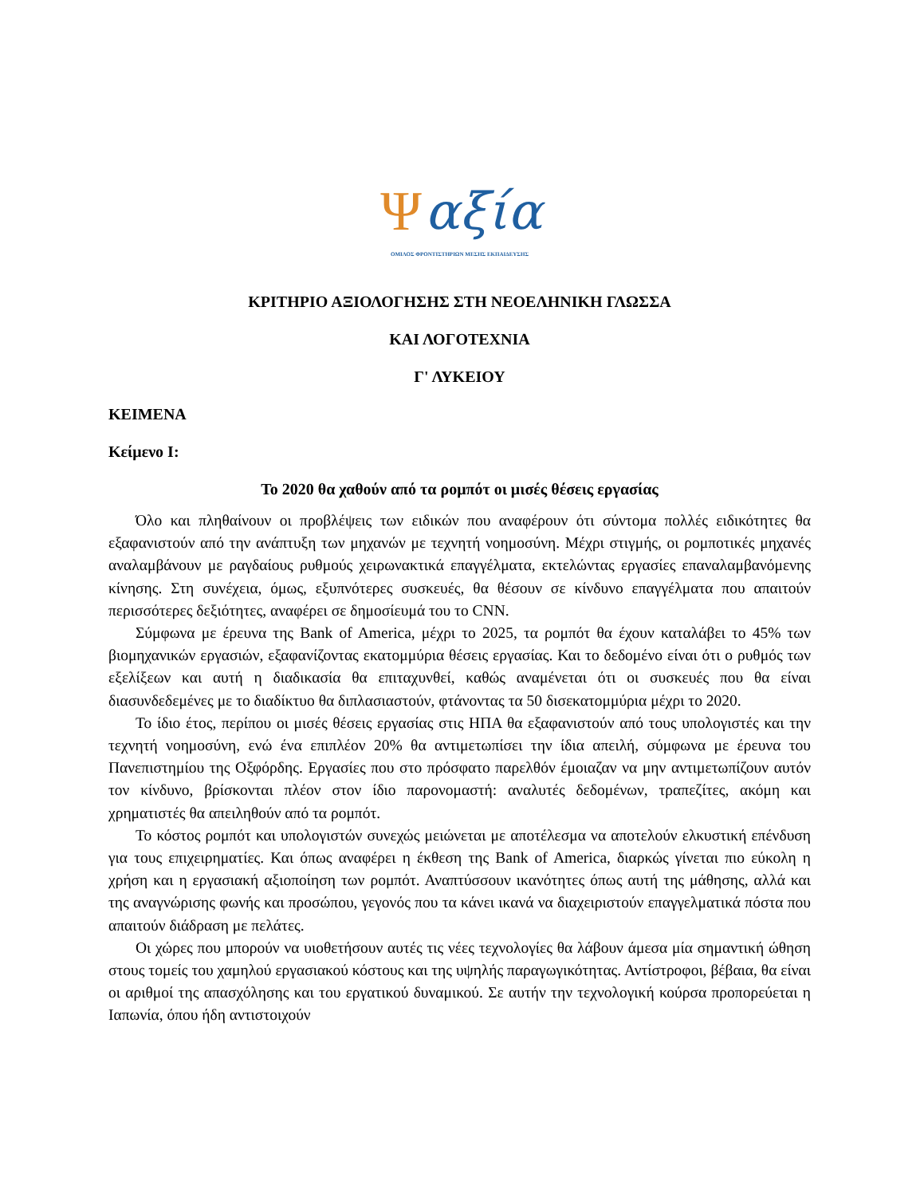Ψαξία
ΟΜΙΛΟΣ ΦΡΟΝΤΙΣΤΗΡΙΩΝ ΜΕΣΗΣ ΕΚΠΑΙΔΕΥΣΗΣ
ΚΡΙΤΗΡΙΟ ΑΞΙΟΛΟΓΗΣΗΣ ΣΤΗ ΝΕΟΕΛΗΝΙΚΗ ΓΛΩΣΣΑ
ΚΑΙ ΛΟΓΟΤΕΧΝΙΑ
Γ' ΛΥΚΕΙΟΥ
ΚΕΙΜΕΝΑ
Κείμενο Ι:
Το 2020 θα χαθούν από τα ρομπότ οι μισές θέσεις εργασίας
Όλο και πληθαίνουν οι προβλέψεις των ειδικών που αναφέρουν ότι σύντομα πολλές ειδικότητες θα εξαφανιστούν από την ανάπτυξη των μηχανών με τεχνητή νοημοσύνη. Μέχρι στιγμής, οι ρομποτικές μηχανές αναλαμβάνουν με ραγδαίους ρυθμούς χειρωνακτικά επαγγέλματα, εκτελώντας εργασίες επαναλαμβανόμενης κίνησης. Στη συνέχεια, όμως, εξυπνότερες συσκευές, θα θέσουν σε κίνδυνο επαγγέλματα που απαιτούν περισσότερες δεξιότητες, αναφέρει σε δημοσίευμά του το CNN.
Σύμφωνα με έρευνα της Bank of America, μέχρι το 2025, τα ρομπότ θα έχουν καταλάβει το 45% των βιομηχανικών εργασιών, εξαφανίζοντας εκατομμύρια θέσεις εργασίας. Και το δεδομένο είναι ότι ο ρυθμός των εξελίξεων και αυτή η διαδικασία θα επιταχυνθεί, καθώς αναμένεται ότι οι συσκευές που θα είναι διασυνδεδεμένες με το διαδίκτυο θα διπλασιαστούν, φτάνοντας τα 50 δισεκατομμύρια μέχρι το 2020.
Το ίδιο έτος, περίπου οι μισές θέσεις εργασίας στις ΗΠΑ θα εξαφανιστούν από τους υπολογιστές και την τεχνητή νοημοσύνη, ενώ ένα επιπλέον 20% θα αντιμετωπίσει την ίδια απειλή, σύμφωνα με έρευνα του Πανεπιστημίου της Οξφόρδης. Εργασίες που στο πρόσφατο παρελθόν έμοιαζαν να μην αντιμετωπίζουν αυτόν τον κίνδυνο, βρίσκονται πλέον στον ίδιο παρονομαστή: αναλυτές δεδομένων, τραπεζίτες, ακόμη και χρηματιστές θα απειληθούν από τα ρομπότ.
Το κόστος ρομπότ και υπολογιστών συνεχώς μειώνεται με αποτέλεσμα να αποτελούν ελκυστική επένδυση για τους επιχειρηματίες. Και όπως αναφέρει η έκθεση της Bank of America, διαρκώς γίνεται πιο εύκολη η χρήση και η εργασιακή αξιοποίηση των ρομπότ. Αναπτύσσουν ικανότητες όπως αυτή της μάθησης, αλλά και της αναγνώρισης φωνής και προσώπου, γεγονός που τα κάνει ικανά να διαχειριστούν επαγγελματικά πόστα που απαιτούν διάδραση με πελάτες.
Οι χώρες που μπορούν να υιοθετήσουν αυτές τις νέες τεχνολογίες θα λάβουν άμεσα μία σημαντική ώθηση στους τομείς του χαμηλού εργασιακού κόστους και της υψηλής παραγωγικότητας. Αντίστροφοι, βέβαια, θα είναι οι αριθμοί της απασχόλησης και του εργατικού δυναμικού. Σε αυτήν την τεχνολογική κούρσα προπορεύεται η Ιαπωνία, όπου ήδη αντιστοιχούν